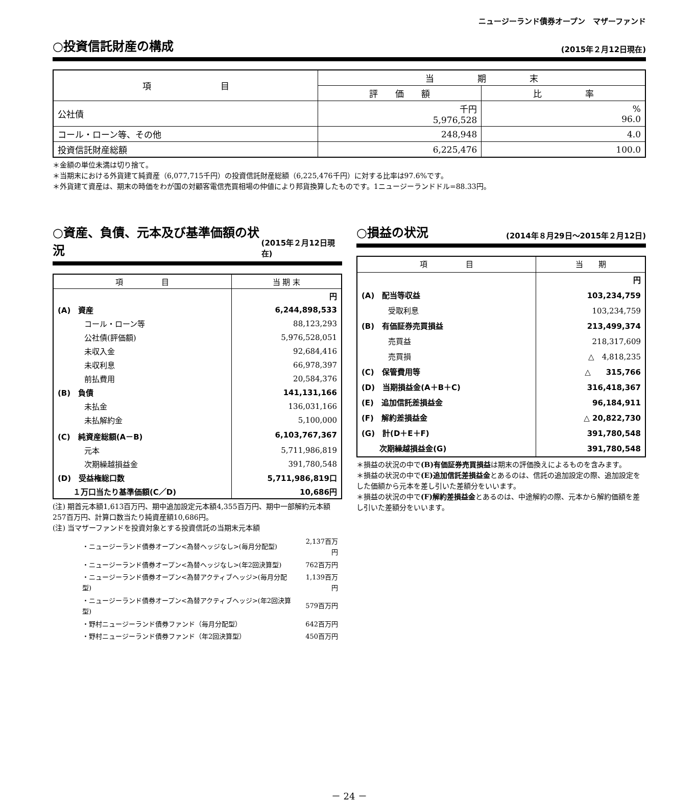ニュージーランド債券オープン　マザーファンド
○投資信託財産の構成
(2015年２月12日現在)
| 項 目 | 当 期 末 | |
| --- | --- | --- |
| | 評 価 額 | 比 率 |
| 公社債 | 千円 5,976,528 | % 96.0 |
| コール・ローン等、その他 | 248,948 | 4.0 |
| 投資信託財産総額 | 6,225,476 | 100.0 |
＊金額の単位未満は切り捨て。
＊当期末における外貨建て純資産（6,077,715千円）の投資信託財産総額（6,225,476千円）に対する比率は97.6%です。
＊外貨建て資産は、期末の時価をわが国の対顧客電信売買相場の仲値により邦貨換算したものです。1ニュージーランドドル=88.33円。
○資産、負債、元本及び基準価額の状況
(2015年２月12日現在)
| 項 目 | 当 期 末 |
| | 円 |
| (A) 資産 | 6,244,898,533 |
| コール・ローン等 | 88,123,293 |
| 公社債(評価額) | 5,976,528,051 |
| 未収入金 | 92,684,416 |
| 未収利息 | 66,978,397 |
| 前払費用 | 20,584,376 |
| (B) 負債 | 141,131,166 |
| 未払金 | 136,031,166 |
| 未払解約金 | 5,100,000 |
| (C) 純資産総額(A－B) | 6,103,767,367 |
| 元本 | 5,711,986,819 |
| 次期繰越損益金 | 391,780,548 |
| (D) 受益権総口数 | 5,711,986,819口 |
| １万口当たり基準価額(C／D) | 10,686円 |
(注) 期首元本額1,613百万円、期中追加設定元本額4,355百万円、期中一部解約元本額257百万円、計算口数当たり純資産額10,686円。
(注) 当マザーファンドを投資対象とする投資信託の当期末元本額
| ・ニュージーランド債券オープン<為替ヘッジなし>(毎月分配型) | 2,137百万円 |
| ・ニュージーランド債券オープン<為替ヘッジなし>(年2回決算型) | 762百万円 |
| ・ニュージーランド債券オープン<為替アクティブヘッジ>(毎月分配型) | 1,139百万円 |
| ・ニュージーランド債券オープン<為替アクティブヘッジ>(年2回決算型) | 579百万円 |
| ・野村ニュージーランド債券ファンド（毎月分配型） | 642百万円 |
| ・野村ニュージーランド債券ファンド（年2回決算型） | 450百万円 |
○損益の状況
(2014年８月29日～2015年２月12日)
| 項 目 | 当 期 |
| | 円 |
| (A) 配当等収益 | 103,234,759 |
| 受取利息 | 103,234,759 |
| (B) 有価証券売買損益 | 213,499,374 |
| 売買益 | 218,317,609 |
| 売買損 | △ 4,818,235 |
| (C) 保管費用等 | △ 315,766 |
| (D) 当期損益金(A＋B＋C) | 316,418,367 |
| (E) 追加信託差損益金 | 96,184,911 |
| (F) 解約差損益金 | △ 20,822,730 |
| (G) 計(D＋E＋F) | 391,780,548 |
| 次期繰越損益金(G) | 391,780,548 |
＊損益の状況の中で(B)有価証券売買損益は期末の評価換えによるものを含みます。
＊損益の状況の中で(E)追加信託差損益金とあるのは、信託の追加設定の際、追加設定をした価額から元本を差し引いた差額分をいいます。
＊損益の状況の中で(F)解約差損益金とあるのは、中途解約の際、元本から解約価額を差し引いた差額分をいいます。
－ 24 －